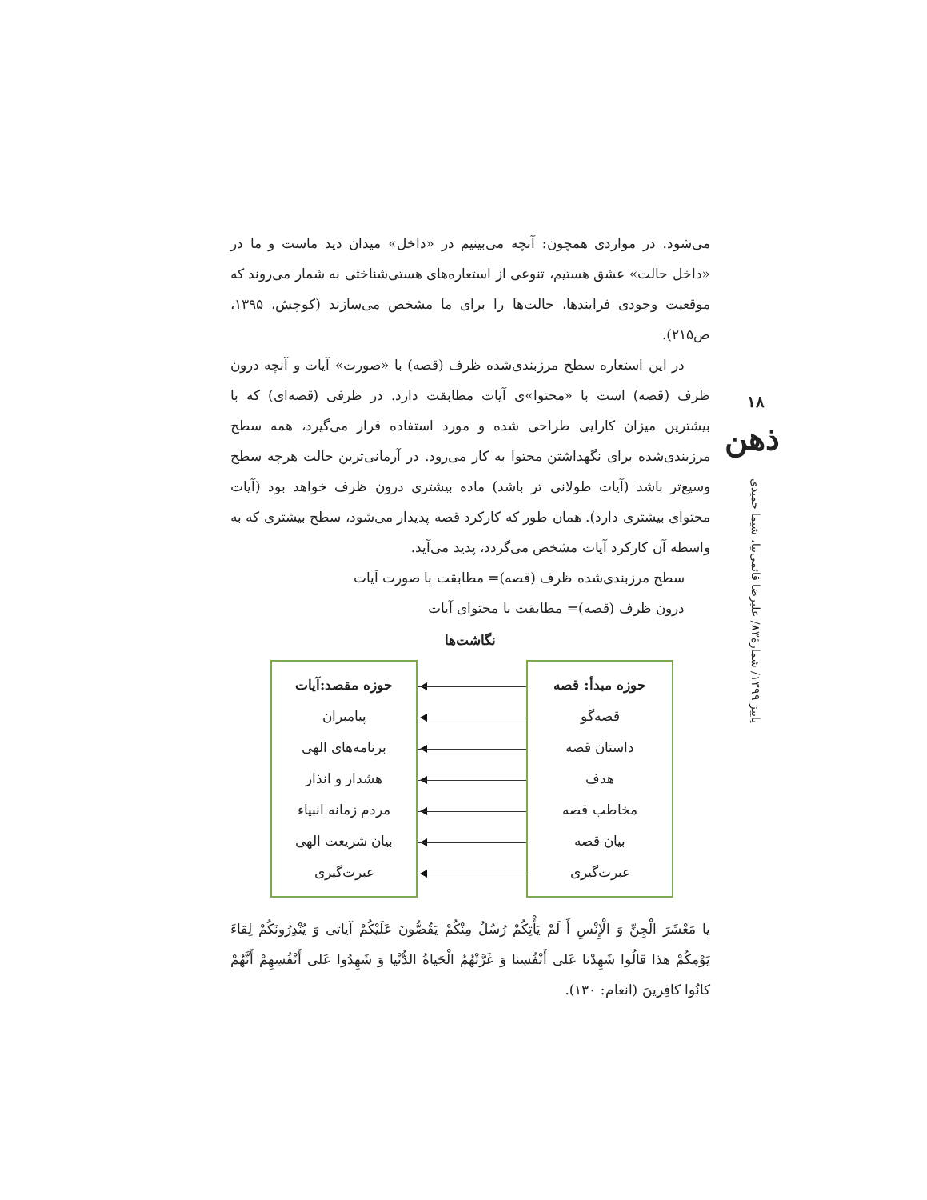می‌شود. در مواردی همچون: آنچه می‌بینیم در «داخل» میدان دید ماست و ما در «داخل حالت» عشق هستیم، تنوعی از استعاره‌های هستی‌شناختی به شمار می‌روند که موقعیت وجودی فرایندها، حالت‌ها را برای ما مشخص می‌سازند (کوچش، ۱۳۹۵، ص۲۱۵).
در این استعاره سطح مرزبندی‌شده ظرف (قصه) با «صورت» آیات و آنچه درون ظرف (قصه) است با «محتوا»ی آیات مطابقت دارد. در ظرفی (قصه‌ای) که با بیشترین میزان کارایی طراحی شده و مورد استفاده قرار می‌گیرد، همه سطح مرزبندی‌شده برای نگهداشتن محتوا به کار می‌رود. در آرمانی‌ترین حالت هرچه سطح وسیع‌تر باشد (آیات طولانی تر باشد) ماده بیشتری درون ظرف خواهد بود (آیات محتوای بیشتری دارد). همان طور که کارکرد قصه پدیدار می‌شود، سطح بیشتری که به واسطه آن کارکرد آیات مشخص می‌گردد، پدید می‌آید.
سطح مرزبندی‌شده ظرف (قصه)= مطابقت با صورت آیات
درون ظرف (قصه)= مطابقت با محتوای آیات
نگاشت‌ها
حوزه مبدأ: قصه
قصه‌گو
داستان قصه
هدف
مخاطب قصه
بیان قصه
عبرت‌گیری
حوزه مقصد:آیات
پیامبران
برنامه‌های الهی
هشدار و انذار
مردم زمانه انبیاء
بیان شریعت الهی
عبرت‌گیری
یا مَعْشَرَ الْجِنِّ وَ الْإِنْسِ أَ لَمْ یَأْتِکُمْ رُسُلٌ مِنْکُمْ یَقُصُّونَ عَلَیْکُمْ آیاتی وَ یُنْذِرُونَکُمْ لِقاءَ یَوْمِکُمْ هذا قالُوا شَهِدْنا عَلی أَنْفُسِنا وَ غَرَّتْهُمُ الْحَیاةُ الدُّنْیا وَ شَهِدُوا عَلی أَنْفُسِهِمْ أَنَّهُمْ کانُوا کافِرینَ (انعام: ۱۳۰).
۱۸
ذهن
پاییز ۱۳۹۹/ شمارهٔ۸۳/ علیرضا قائمی‌نیا، شیما حمیدی